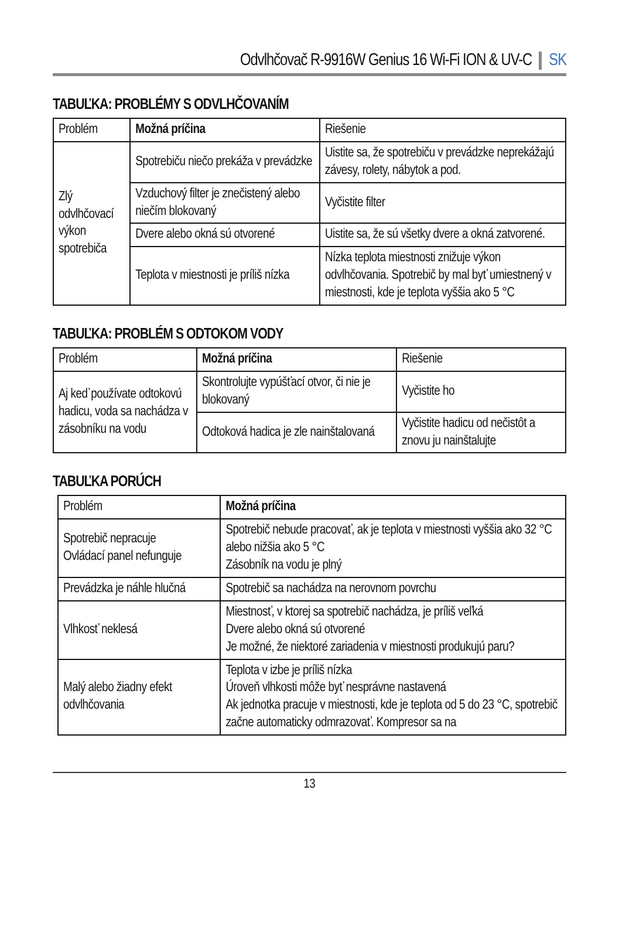Odvlhčovač R-9916W Genius 16 Wi-Fi ION & UV-C SK
TABUĽKA: PROBLÉMY S ODVLHČOVANÍM
| Problém | Možná príčina | Riešenie |
| --- | --- | --- |
| Zlý odvlhčovací výkon spotrebiča | Spotrebiču niečo prekáža v prevádzke | Uistite sa, že spotrebiču v prevádzke neprekážajú závesy, rolety, nábytok a pod. |
| | Vzduchový filter je znečistený alebo niečím blokovaný | Vyčistite filter |
| | Dvere alebo okná sú otvorené | Uistite sa, že sú všetky dvere a okná zatvorené. |
| | Teplota v miestnosti je príliš nízka | Nízka teplota miestnosti znižuje výkon odvlhčovania. Spotrebič by mal byť umiestnený v miestnosti, kde je teplota vyššia ako 5 °C |
TABUĽKA: PROBLÉM S ODTOKOM VODY
| Problém | Možná príčina | Riešenie |
| --- | --- | --- |
| Aj keď používate odtokovú hadicu, voda sa nachádza v zásobníku na vodu | Skontrolujte vypúšťací otvor, či nie je blokovaný | Vyčistite ho |
| | Odtoková hadica je zle nainštalovaná | Vyčistite hadicu od nečistôt a znovu ju nainštalujte |
TABUĽKA PORÚCH
| Problém | Možná príčina |
| --- | --- |
| Spotrebič nepracuje Ovládací panel nefunguje | Spotrebič nebude pracovať, ak je teplota v miestnosti vyššia ako 32 °C alebo nižšia ako 5 °C Zásobník na vodu je plný |
| Prevádzka je náhle hlučná | Spotrebič sa nachádza na nerovnom povrchu |
| Vlhkosť neklesá | Miestnosť, v ktorej sa spotrebič nachádza, je príliš veľká Dvere alebo okná sú otvorené Je možné, že niektoré zariadenia v miestnosti produkujú paru? |
| Malý alebo žiadny efekt odvlhčovania | Teplota v izbe je príliš nízka Úroveň vlhkosti môže byť nesprávne nastavená Ak jednotka pracuje v miestnosti, kde je teplota od 5 do 23 °C, spotrebič začne automaticky odmrazovať. Kompresor sa na |
13